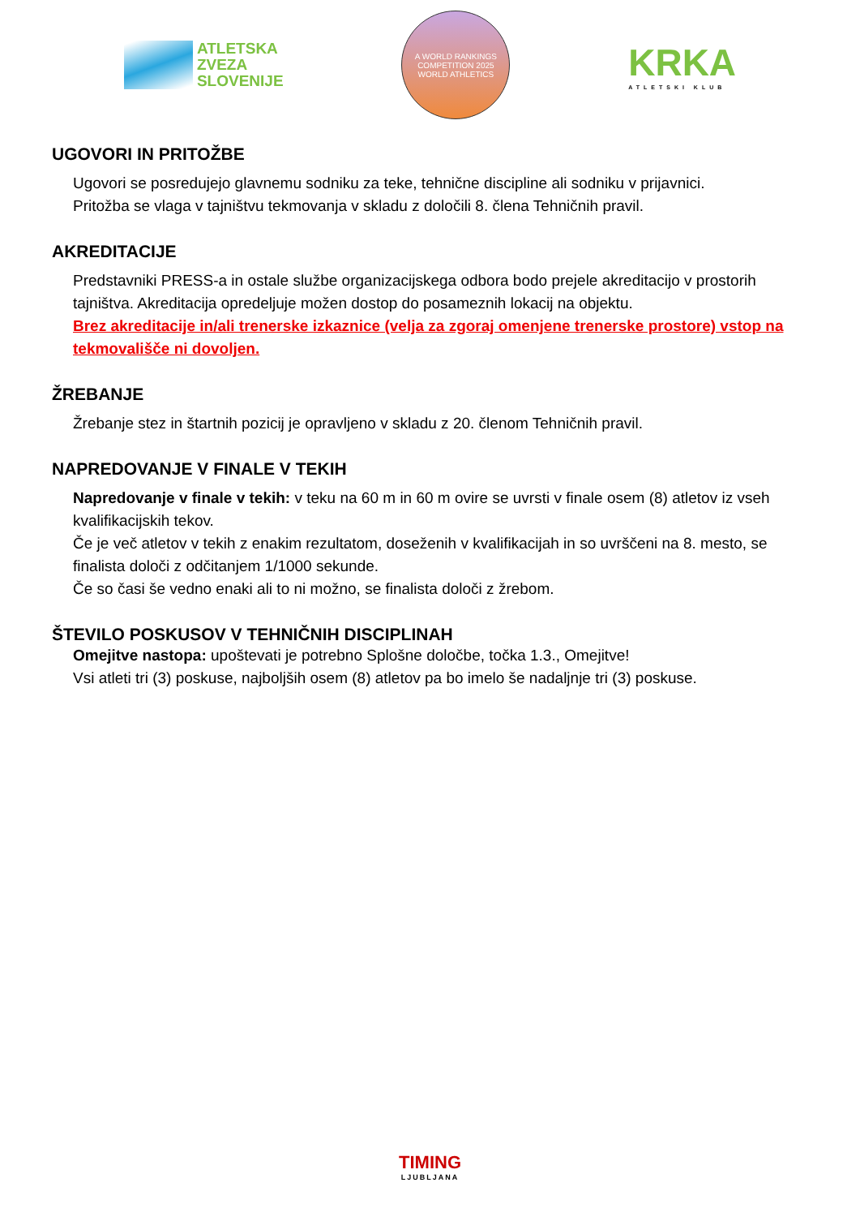ATLETSKA
ZVEZA
SLOVENIJE
A WORLD RANKINGS COMPETITION 2025
WORLD ATHLETICS
KRKA
ATLETSKI KLUB
UGOVORI IN PRITOŽBE
Ugovori se posredujejo glavnemu sodniku za teke, tehnične discipline ali sodniku v prijavnici.
Pritožba se vlaga v tajništvu tekmovanja v skladu z določili 8. člena Tehničnih pravil.
AKREDITACIJE
Predstavniki PRESS-a in ostale službe organizacijskega odbora bodo prejele akreditacijo v prostorih tajništva. Akreditacija opredeljuje možen dostop do posameznih lokacij na objektu.
Brez akreditacije in/ali trenerske izkaznice (velja za zgoraj omenjene trenerske prostore) vstop na tekmovališče ni dovoljen.
ŽREBANJE
Žrebanje stez in štartnih pozicij je opravljeno v skladu z 20. členom Tehničnih pravil.
NAPREDOVANJE V FINALE V TEKIH
Napredovanje v finale v tekih: v teku na 60 m in 60 m ovire se uvrsti v finale osem (8) atletov iz vseh kvalifikacijskih tekov.
Če je več atletov v tekih z enakim rezultatom, doseženih v kvalifikacijah in so uvrščeni na 8. mesto, se finalista določi z odčitanjem 1/1000 sekunde.
Če so časi še vedno enaki ali to ni možno, se finalista določi z žrebom.
ŠTEVILO POSKUSOV V TEHNIČNIH DISCIPLINAH
Omejitve nastopa: upoštevati je potrebno Splošne določbe, točka 1.3., Omejitve!
Vsi atleti tri (3) poskuse, najboljših osem (8) atletov pa bo imelo še nadaljnje tri (3) poskuse.
TIMING
LJUBLJANA